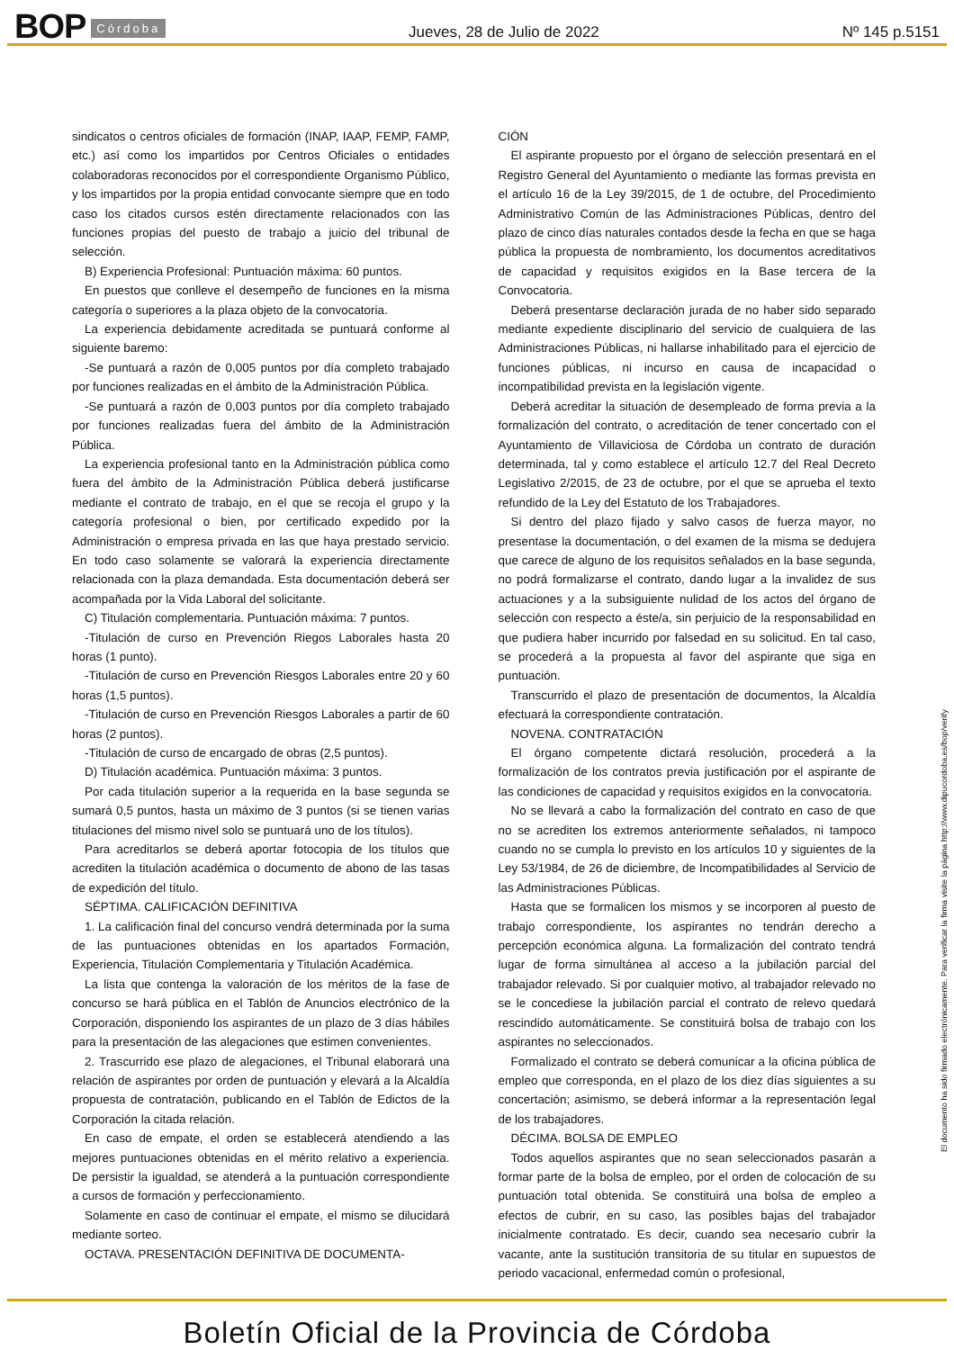BOP Córdoba Jueves, 28 de Julio de 2022 Nº 145 p.5151
sindicatos o centros oficiales de formación (INAP, IAAP, FEMP, FAMP, etc.) así como los impartidos por Centros Oficiales o entidades colaboradoras reconocidos por el correspondiente Organismo Público, y los impartidos por la propia entidad convocante siempre que en todo caso los citados cursos estén directamente relacionados con las funciones propias del puesto de trabajo a juicio del tribunal de selección.
B) Experiencia Profesional: Puntuación máxima: 60 puntos.
En puestos que conlleve el desempeño de funciones en la misma categoría o superiores a la plaza objeto de la convocatoria.
La experiencia debidamente acreditada se puntuará conforme al siguiente baremo:
-Se puntuará a razón de 0,005 puntos por día completo trabajado por funciones realizadas en el ámbito de la Administración Pública.
-Se puntuará a razón de 0,003 puntos por día completo trabajado por funciones realizadas fuera del ámbito de la Administración Pública.
La experiencia profesional tanto en la Administración pública como fuera del ámbito de la Administración Pública deberá justificarse mediante el contrato de trabajo, en el que se recoja el grupo y la categoría profesional o bien, por certificado expedido por la Administración o empresa privada en las que haya prestado servicio. En todo caso solamente se valorará la experiencia directamente relacionada con la plaza demandada. Esta documentación deberá ser acompañada por la Vida Laboral del solicitante.
C) Titulación complementaria. Puntuación máxima: 7 puntos.
-Titulación de curso en Prevención Riegos Laborales hasta 20 horas (1 punto).
-Titulación de curso en Prevención Riesgos Laborales entre 20 y 60 horas (1,5 puntos).
-Titulación de curso en Prevención Riesgos Laborales a partir de 60 horas (2 puntos).
-Titulación de curso de encargado de obras (2,5 puntos).
D) Titulación académica. Puntuación máxima: 3 puntos.
Por cada titulación superior a la requerida en la base segunda se sumará 0,5 puntos, hasta un máximo de 3 puntos (si se tienen varias titulaciones del mismo nivel solo se puntuará uno de los títulos).
Para acreditarlos se deberá aportar fotocopia de los títulos que acrediten la titulación académica o documento de abono de las tasas de expedición del título.
SÉPTIMA. CALIFICACIÓN DEFINITIVA
1. La calificación final del concurso vendrá determinada por la suma de las puntuaciones obtenidas en los apartados Formación, Experiencia, Titulación Complementaria y Titulación Académica.
La lista que contenga la valoración de los méritos de la fase de concurso se hará pública en el Tablón de Anuncios electrónico de la Corporación, disponiendo los aspirantes de un plazo de 3 días hábiles para la presentación de las alegaciones que estimen convenientes.
2. Trascurrido ese plazo de alegaciones, el Tribunal elaborará una relación de aspirantes por orden de puntuación y elevará a la Alcaldía propuesta de contratación, publicando en el Tablón de Edictos de la Corporación la citada relación.
En caso de empate, el orden se establecerá atendiendo a las mejores puntuaciones obtenidas en el mérito relativo a experiencia. De persistir la igualdad, se atenderá a la puntuación correspondiente a cursos de formación y perfeccionamiento.
Solamente en caso de continuar el empate, el mismo se dilucidará mediante sorteo.
OCTAVA. PRESENTACIÓN DEFINITIVA DE DOCUMENTA-
CIÓN
El aspirante propuesto por el órgano de selección presentará en el Registro General del Ayuntamiento o mediante las formas prevista en el artículo 16 de la Ley 39/2015, de 1 de octubre, del Procedimiento Administrativo Común de las Administraciones Públicas, dentro del plazo de cinco días naturales contados desde la fecha en que se haga pública la propuesta de nombramiento, los documentos acreditativos de capacidad y requisitos exigidos en la Base tercera de la Convocatoria.
Deberá presentarse declaración jurada de no haber sido separado mediante expediente disciplinario del servicio de cualquiera de las Administraciones Públicas, ni hallarse inhabilitado para el ejercicio de funciones públicas, ni incurso en causa de incapacidad o incompatibilidad prevista en la legislación vigente.
Deberá acreditar la situación de desempleado de forma previa a la formalización del contrato, o acreditación de tener concertado con el Ayuntamiento de Villaviciosa de Córdoba un contrato de duración determinada, tal y como establece el artículo 12.7 del Real Decreto Legislativo 2/2015, de 23 de octubre, por el que se aprueba el texto refundido de la Ley del Estatuto de los Trabajadores.
Si dentro del plazo fijado y salvo casos de fuerza mayor, no presentase la documentación, o del examen de la misma se dedujera que carece de alguno de los requisitos señalados en la base segunda, no podrá formalizarse el contrato, dando lugar a la invalidez de sus actuaciones y a la subsiguiente nulidad de los actos del órgano de selección con respecto a éste/a, sin perjuicio de la responsabilidad en que pudiera haber incurrido por falsedad en su solicitud. En tal caso, se procederá a la propuesta al favor del aspirante que siga en puntuación.
Transcurrido el plazo de presentación de documentos, la Alcaldía efectuará la correspondiente contratación.
NOVENA. CONTRATACIÓN
El órgano competente dictará resolución, procederá a la formalización de los contratos previa justificación por el aspirante de las condiciones de capacidad y requisitos exigidos en la convocatoria.
No se llevará a cabo la formalización del contrato en caso de que no se acrediten los extremos anteriormente señalados, ni tampoco cuando no se cumpla lo previsto en los artículos 10 y siguientes de la Ley 53/1984, de 26 de diciembre, de Incompatibilidades al Servicio de las Administraciones Públicas.
Hasta que se formalicen los mismos y se incorporen al puesto de trabajo correspondiente, los aspirantes no tendrán derecho a percepción económica alguna. La formalización del contrato tendrá lugar de forma simultánea al acceso a la jubilación parcial del trabajador relevado. Si por cualquier motivo, al trabajador relevado no se le concediese la jubilación parcial el contrato de relevo quedará rescindido automáticamente. Se constituirá bolsa de trabajo con los aspirantes no seleccionados.
Formalizado el contrato se deberá comunicar a la oficina pública de empleo que corresponda, en el plazo de los diez días siguientes a su concertación; asimismo, se deberá informar a la representación legal de los trabajadores.
DÉCIMA. BOLSA DE EMPLEO
Todos aquellos aspirantes que no sean seleccionados pasarán a formar parte de la bolsa de empleo, por el orden de colocación de su puntuación total obtenida. Se constituirá una bolsa de empleo a efectos de cubrir, en su caso, las posibles bajas del trabajador inicialmente contratado. Es decir, cuando sea necesario cubrir la vacante, ante la sustitución transitoria de su titular en supuestos de periodo vacacional, enfermedad común o profesional,
El documento ha sido firmado electrónicamente. Para verificar la firma visite la página http://www.dipucordoba.es/bop/verify
Boletín Oficial de la Provincia de Córdoba